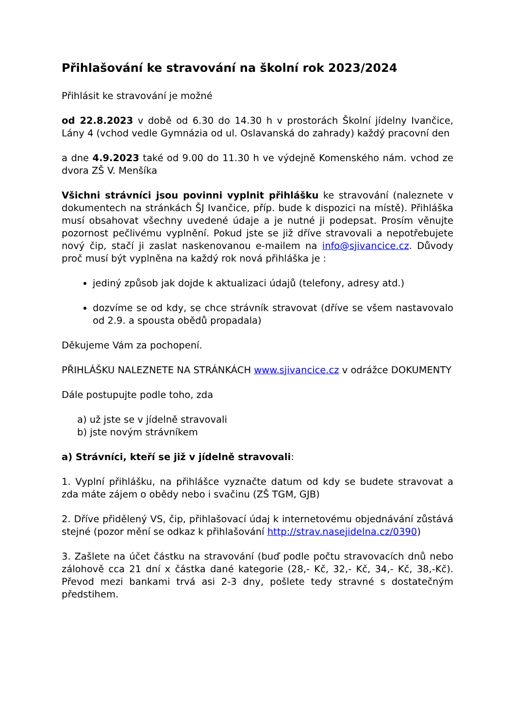Přihlašování ke stravování na školní rok 2023/2024
Přihlásit ke stravování je možné
od 22.8.2023 v době od 6.30 do 14.30 h v prostorách Školní jídelny Ivančice, Lány 4 (vchod vedle Gymnázia od ul. Oslavanská do zahrady) každý pracovní den
a dne 4.9.2023 také od 9.00 do 11.30 h ve výdejně Komenského nám. vchod ze dvora ZŠ V. Menšíka
Všichni strávníci jsou povinni vyplnit přihlášku ke stravování (naleznete v dokumentech na stránkách ŠJ Ivančice, příp. bude k dispozici na místě). Přihláška musí obsahovat všechny uvedené údaje a je nutné ji podepsat. Prosím věnujte pozornost pečlivému vyplnění. Pokud jste se již dříve stravovali a nepotřebujete nový čip, stačí ji zaslat naskenovanou e-mailem na info@sjivancice.cz. Důvody proč musí být vyplněna na každý rok nová přihláška je :
jediný způsob jak dojde k aktualizaci údajů (telefony, adresy atd.)
dozvíme se od kdy, se chce strávník stravovat (dříve se všem nastavovalo od 2.9. a spousta obědů propadala)
Děkujeme Vám za pochopení.
PŘIHLÁŠKU NALEZNETE NA STRÁNKÁCH www.sjivancice.cz v odrážce DOKUMENTY
Dále postupujte podle toho, zda
a) už jste se v jídelně stravovali
b) jste novým strávníkem
a) Strávníci, kteří se již v jídelně stravovali:
1. Vyplní přihlášku, na přihlášce vyznačte datum od kdy se budete stravovat a zda máte zájem o obědy nebo i svačinu (ZŠ TGM, GJB)
2. Dříve přidělený VS, čip, přihlašovací údaj k internetovému objednávání zůstává stejné (pozor mění se odkaz k přihlašování http://strav.nasejidelna.cz/0390)
3. Zašlete na účet částku na stravování (buď podle počtu stravovacích dnů nebo zálohově cca 21 dní x částka dané kategorie (28,- Kč, 32,- Kč, 34,- Kč, 38,-Kč). Převod mezi bankami trvá asi 2-3 dny, pošlete tedy stravné s dostatečným předstihem.